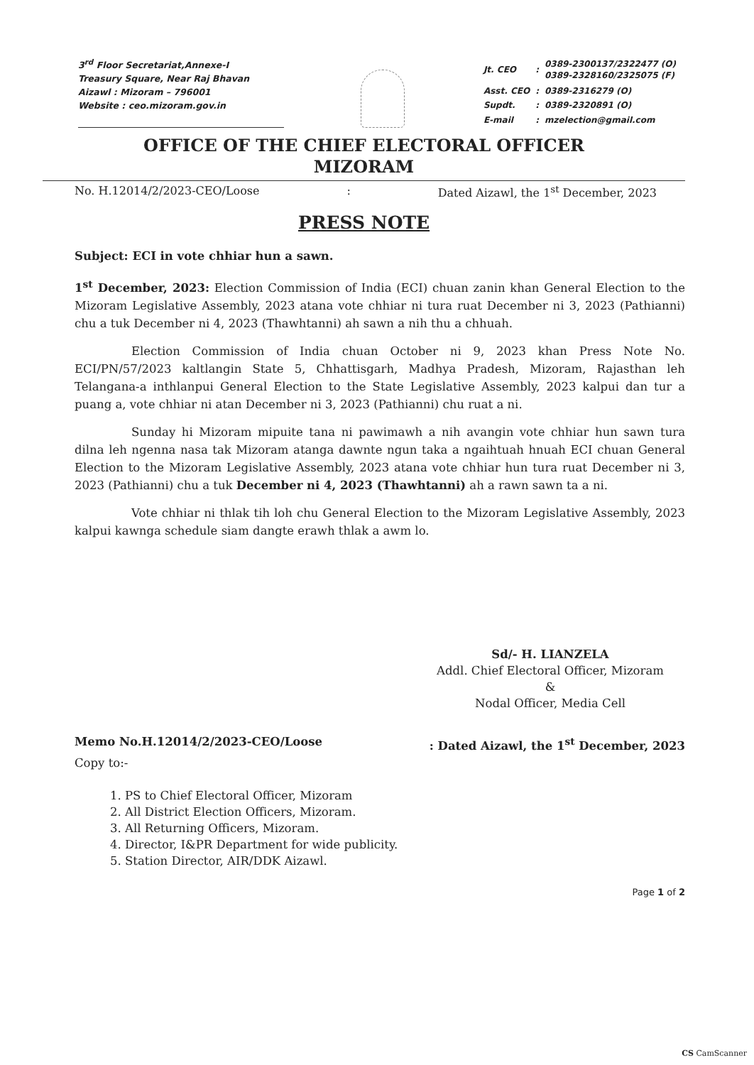3<sup>rd</sup> Floor Secretariat,Annexe-I
Treasury Square, Near Raj Bhavan
Aizawl : Mizoram – 796001
Website : ceo.mizoram.gov.in
| Jt. CEO | : | 0389-2300137/2322477 (O) 0389-2328160/2325075 (F) |
| Asst. CEO | : | 0389-2316279 (O) |
| Supdt. | : | 0389-2320891 (O) |
| E-mail | : | mzelection@gmail.com |
OFFICE OF THE CHIEF ELECTORAL OFFICER
MIZORAM
No. H.12014/2/2023-CEO/Loose: Dated Aizawl, the 1<sup>st</sup> December, 2023
PRESS NOTE
Subject: ECI in vote chhiar hun a sawn.
1<sup>st</sup> December, 2023: Election Commission of India (ECI) chuan zanin khan General Election to the Mizoram Legislative Assembly, 2023 atana vote chhiar ni tura ruat December ni 3, 2023 (Pathianni) chu a tuk December ni 4, 2023 (Thawhtanni) ah sawn a nih thu a chhuah.
Election Commission of India chuan October ni 9, 2023 khan Press Note No. ECI/PN/57/2023 kaltlangin State 5, Chhattisgarh, Madhya Pradesh, Mizoram, Rajasthan leh Telangana-a inthlanpui General Election to the State Legislative Assembly, 2023 kalpui dan tur a puang a, vote chhiar ni atan December ni 3, 2023 (Pathianni) chu ruat a ni.
Sunday hi Mizoram mipuite tana ni pawimawh a nih avangin vote chhiar hun sawn tura dilna leh ngenna nasa tak Mizoram atanga dawnte ngun taka a ngaihtuah hnuah ECI chuan General Election to the Mizoram Legislative Assembly, 2023 atana vote chhiar hun tura ruat December ni 3, 2023 (Pathianni) chu a tuk December ni 4, 2023 (Thawhtanni) ah a rawn sawn ta a ni.
Vote chhiar ni thlak tih loh chu General Election to the Mizoram Legislative Assembly, 2023 kalpui kawnga schedule siam dangte erawh thlak a awm lo.
Sd/- H. LIANZELA
Addl. Chief Electoral Officer, Mizoram
&
Nodal Officer, Media Cell
Memo No.H.12014/2/2023-CEO/Loose: Dated Aizawl, the 1<sup>st</sup> December, 2023
Copy to:-
1. PS to Chief Electoral Officer, Mizoram
2. All District Election Officers, Mizoram.
3. All Returning Officers, Mizoram.
4. Director, I&PR Department for wide publicity.
5. Station Director, AIR/DDK Aizawl.
Page 1 of 2
CS CamScanner